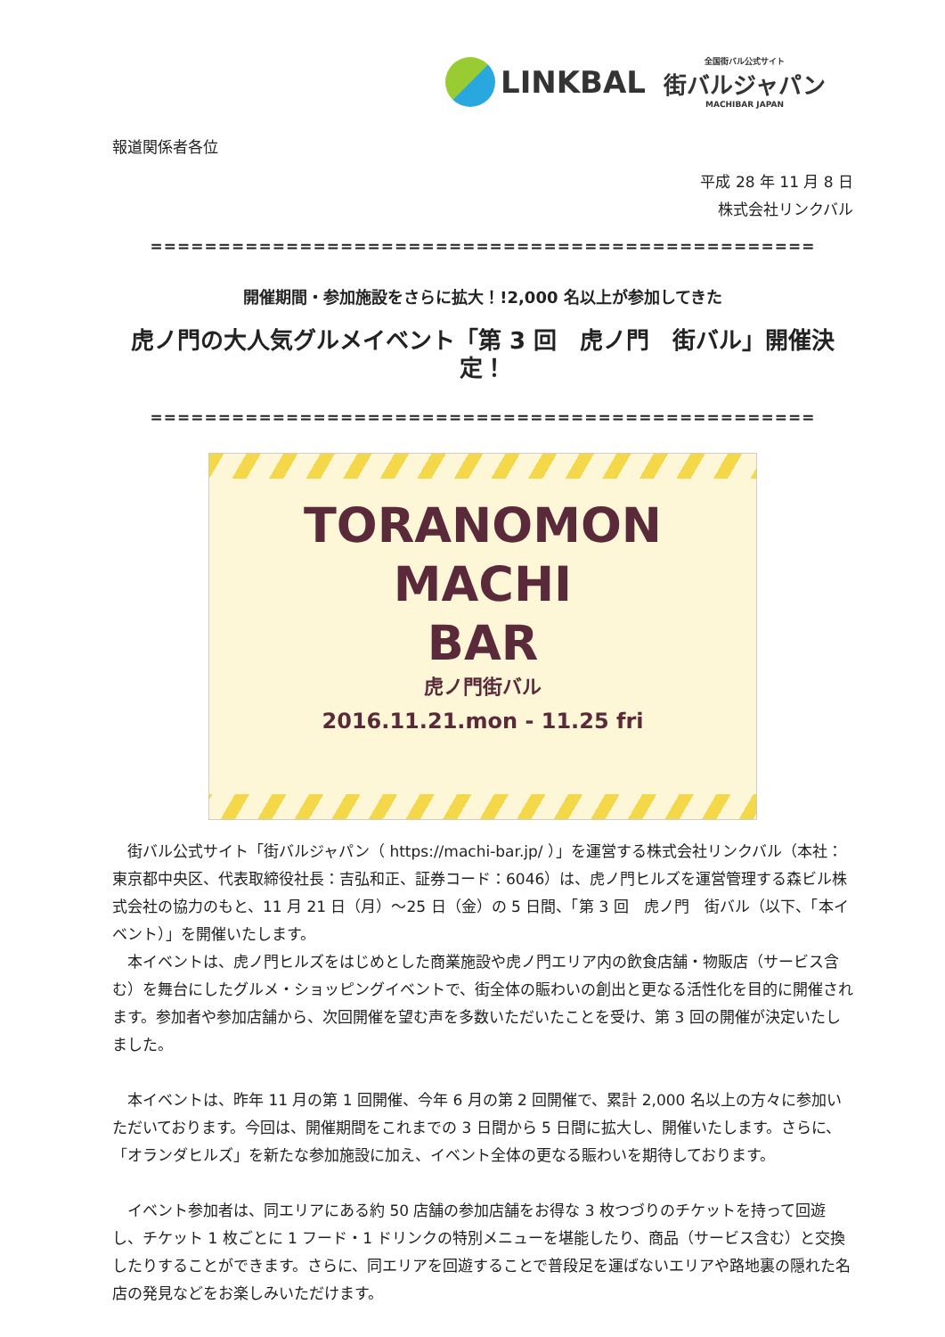LINKBAL
全国街バル公式サイト
街バルジャパン
MACHIBAR JAPAN
報道関係者各位
平成 28 年 11 月 8 日
株式会社リンクバル
=================================================
開催期間・参加施設をさらに拡大！!2,000 名以上が参加してきた
虎ノ門の大人気グルメイベント「第 3 回　虎ノ門　街バル」開催決定！
=================================================
TORANOMON
MACHI
BAR
虎ノ門街バル
2016.11.21.mon - 11.25 fri
街バル公式サイト「街バルジャパン（ https://machi-bar.jp/ ）」を運営する株式会社リンクバル（本社：東京都中央区、代表取締役社長：吉弘和正、証券コード：6046）は、虎ノ門ヒルズを運営管理する森ビル株式会社の協力のもと、11 月 21 日（月）～25 日（金）の 5 日間、「第 3 回　虎ノ門　街バル（以下、「本イベント）」を開催いたします。
本イベントは、虎ノ門ヒルズをはじめとした商業施設や虎ノ門エリア内の飲食店舗・物販店（サービス含む）を舞台にしたグルメ・ショッピングイベントで、街全体の賑わいの創出と更なる活性化を目的に開催されます。参加者や参加店舗から、次回開催を望む声を多数いただいたことを受け、第 3 回の開催が決定いたしました。
本イベントは、昨年 11 月の第 1 回開催、今年 6 月の第 2 回開催で、累計 2,000 名以上の方々に参加いただいております。今回は、開催期間をこれまでの 3 日間から 5 日間に拡大し、開催いたします。さらに、「オランダヒルズ」を新たな参加施設に加え、イベント全体の更なる賑わいを期待しております。
イベント参加者は、同エリアにある約 50 店舗の参加店舗をお得な 3 枚つづりのチケットを持って回遊し、チケット 1 枚ごとに 1 フード・1 ドリンクの特別メニューを堪能したり、商品（サービス含む）と交換したりすることができます。さらに、同エリアを回遊することで普段足を運ばないエリアや路地裏の隠れた名店の発見などをお楽しみいただけます。